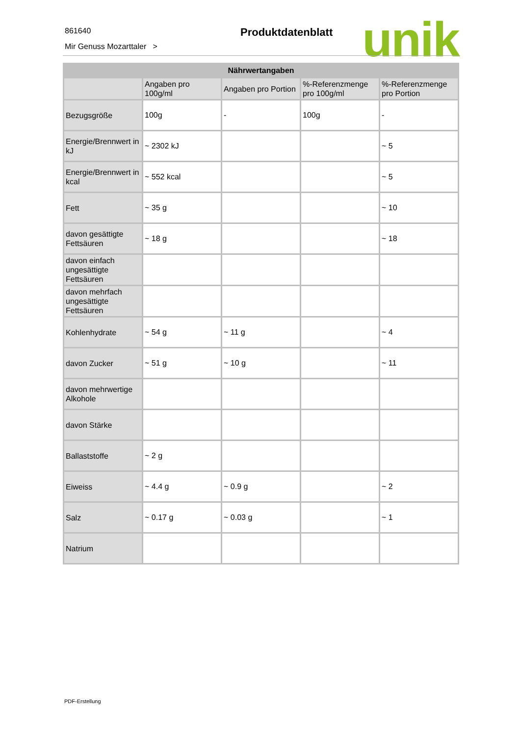861640
Mir Genuss Mozarttaler >
Produktdatenblatt unik
| Nährwertangaben | | | | |
| --- | --- | --- | --- | --- |
| | Angaben pro 100g/ml | Angaben pro Portion | %-Referenzmenge pro 100g/ml | %-Referenzmenge pro Portion |
| Bezugsgröße | 100g | - | 100g | - |
| Energie/Brennwert in kJ | ~ 2302 kJ | | | ~ 5 |
| Energie/Brennwert in kcal | ~ 552 kcal | | | ~ 5 |
| Fett | ~ 35 g | | | ~ 10 |
| davon gesättigte Fettsäuren | ~ 18 g | | | ~ 18 |
| davon einfach ungesättigte Fettsäuren | | | | |
| davon mehrfach ungesättigte Fettsäuren | | | | |
| Kohlenhydrate | ~ 54 g | ~ 11 g | | ~ 4 |
| davon Zucker | ~ 51 g | ~ 10 g | | ~ 11 |
| davon mehrwertige Alkohole | | | | |
| davon Stärke | | | | |
| Ballaststoffe | ~ 2 g | | | |
| Eiweiss | ~ 4.4 g | ~ 0.9 g | | ~ 2 |
| Salz | ~ 0.17 g | ~ 0.03 g | | ~ 1 |
| Natrium | | | | |
PDF-Erstellung